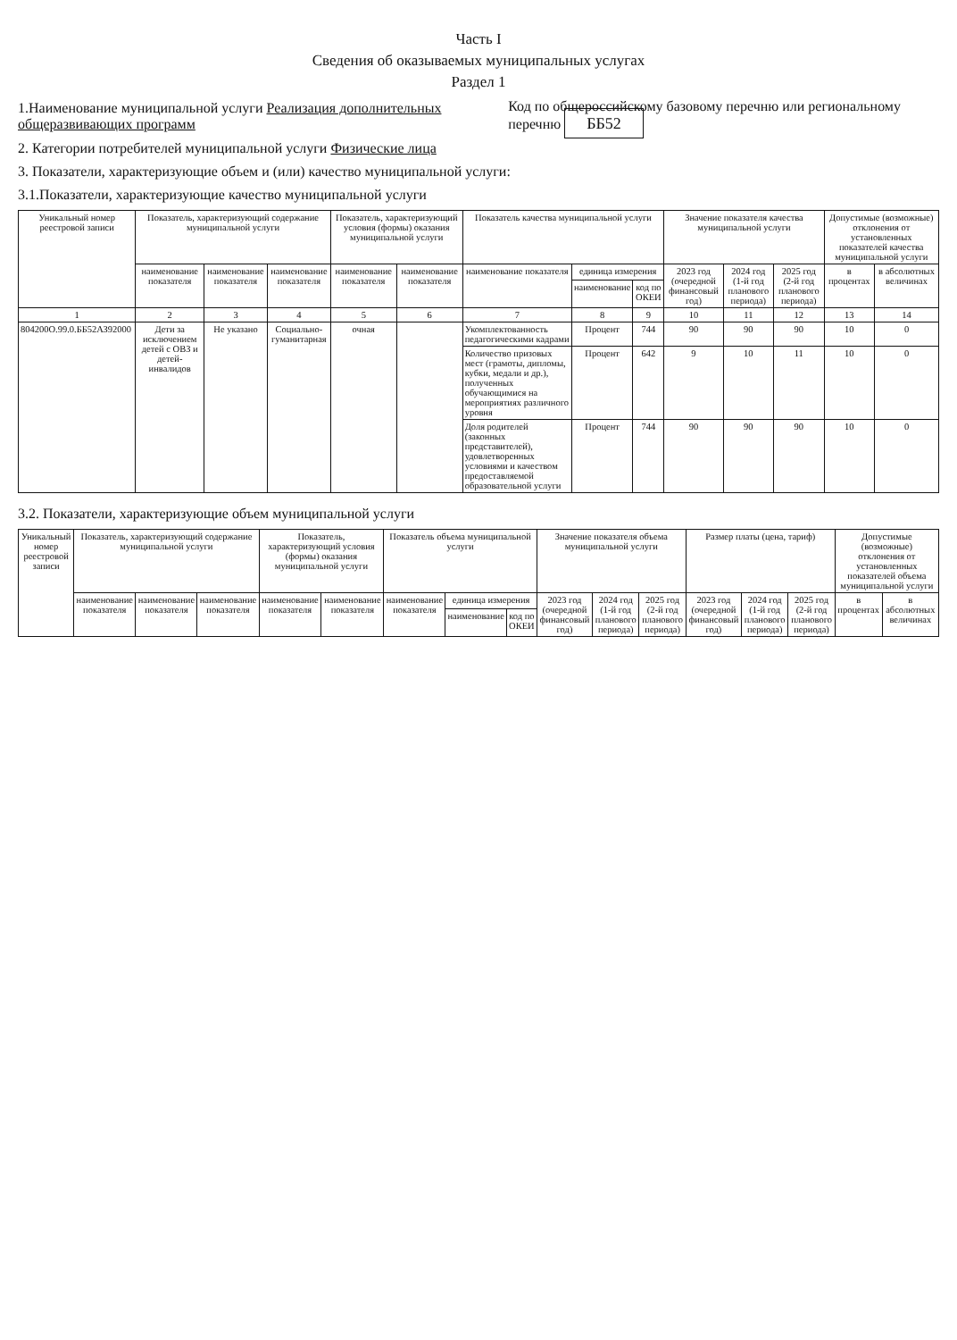Часть I
Сведения об оказываемых муниципальных услугах
Раздел 1
1.Наименование муниципальной услуги Реализация дополнительных общеразвивающих программ Код по общероссийскому базовому перечню или региональному перечню ББ52
2. Категории потребителей муниципальной услуги Физические лица
3. Показатели, характеризующие объем и (или) качество муниципальной услуги:
3.1.Показатели, характеризующие качество муниципальной услуги
| Уникальный номер реестровой записи | Показатель, характеризующий содержание муниципальной услуги | | | Показатель, характеризующий условия (формы) оказания муниципальной услуги | | Показатель качества муниципальной услуги | | | Значение показателя качества муниципальной услуги | | | Допустимые (возможные) отклонения от установленных показателей качества муниципальной услуги | |
| --- | --- | --- | --- | --- | --- | --- | --- | --- | --- | --- | --- | --- | --- |
| | наименование показателя | наименование показателя | наименование показателя | наименование показателя | наименование показателя | наименование показателя | единица измерения | | 2023 год (очередной финансовый год) | 2024 год (1-й год планового периода) | 2025 год (2-й год планового периода) | в процентах | в абсолютных величинах |
| | | | | | | | наименование | код по ОКЕИ | | | | | |
| 1 | 2 | 3 | 4 | 5 | 6 | 7 | 8 | 9 | 10 | 11 | 12 | 13 | 14 |
| 804200О.99.0.ББ52АЗ92000 | Дети за исключением детей с ОВЗ и детей-инвалидов | Не указано | Социально-гуманитарная | очная | | Укомплектованность педагогическими кадрами | Процент | 744 | 90 | 90 | 90 | 10 | 0 |
| | | | | | | Количество призовых мест (грамоты, дипломы, кубки, медали и др.), полученных обучающимися на мероприятиях различного уровня | Процент | 642 | 9 | 10 | 11 | 10 | 0 |
| | | | | | | Доля родителей (законных представителей), удовлетворенных условиями и качеством предоставляемой образовательной услуги | Процент | 744 | 90 | 90 | 90 | 10 | 0 |
3.2. Показатели, характеризующие объем муниципальной услуги
| Уникальный номер реестровой записи | Показатель, характеризующий содержание муниципальной услуги | | | Показатель, характеризующий условия (формы) оказания муниципальной услуги | | Показатель объема муниципальной услуги | | | Значение показателя объема муниципальной услуги | | | Размер платы (цена, тариф) | | | Допустимые (возможные) отклонения от установленных показателей объема муниципальной услуги | |
| --- | --- | --- | --- | --- | --- | --- | --- | --- | --- | --- | --- | --- | --- | --- | --- | --- |
| | наименование показателя | наименование показателя | наименование показателя | наименование показателя | наименование показателя | наименование показателя | единица измерения | | 2023 год (очередной финансовый год) | 2024 год (1-й год планового периода) | 2025 год (2-й год планового периода) | 2023 год (очередной финансовый год) | 2024 год (1-й год планового периода) | 2025 год (2-й год планового периода) | в процентах | в абсолютных величинах |
| | | | | | | | наименование | код по ОКЕИ | | | | | | | | |